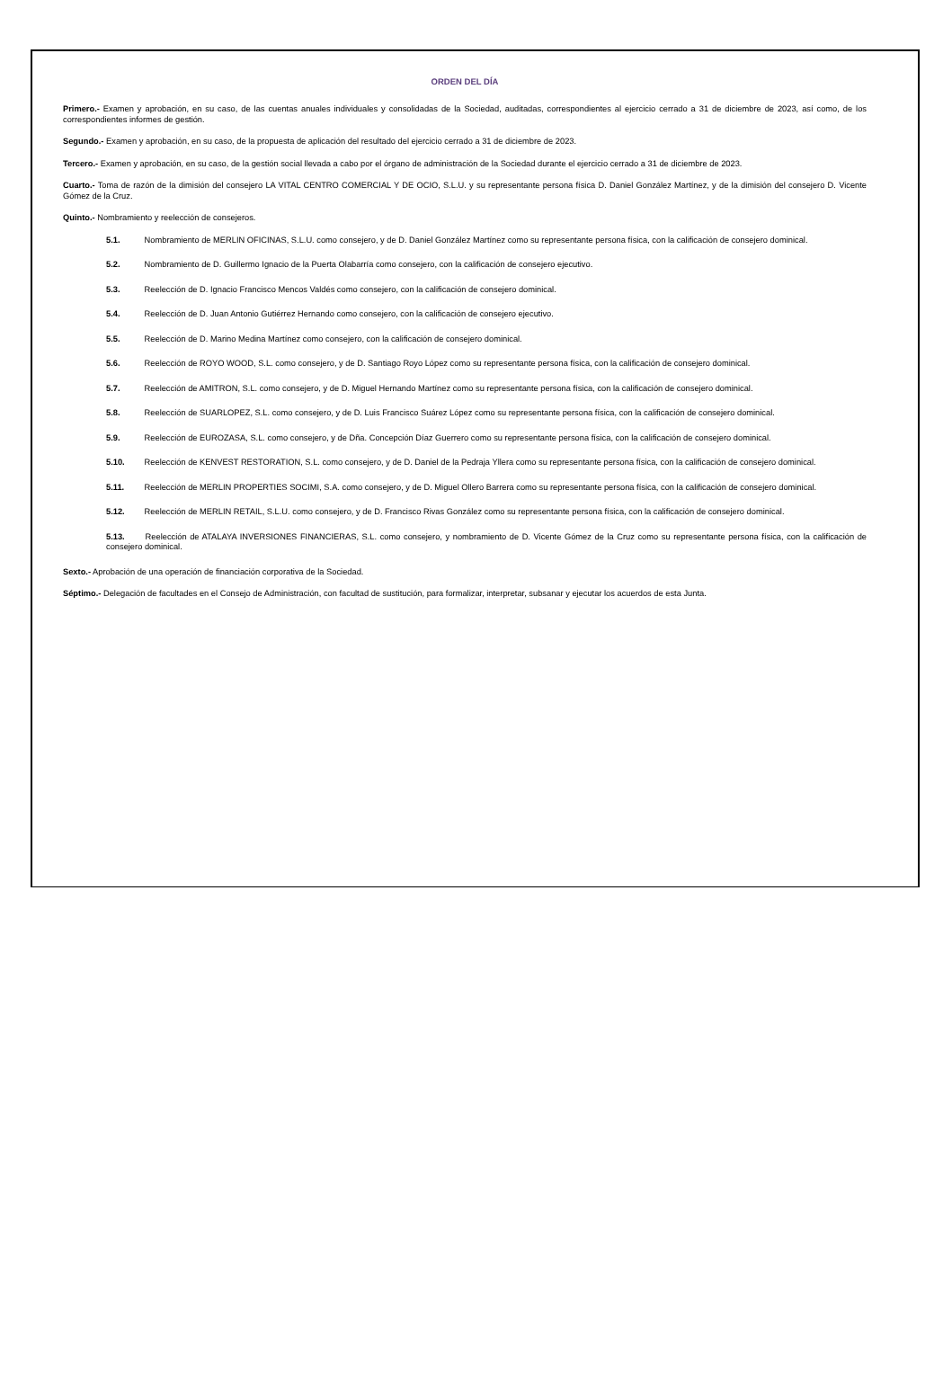ORDEN DEL DÍA
Primero.- Examen y aprobación, en su caso, de las cuentas anuales individuales y consolidadas de la Sociedad, auditadas, correspondientes al ejercicio cerrado a 31 de diciembre de 2023, así como, de los correspondientes informes de gestión.
Segundo.- Examen y aprobación, en su caso, de la propuesta de aplicación del resultado del ejercicio cerrado a 31 de diciembre de 2023.
Tercero.- Examen y aprobación, en su caso, de la gestión social llevada a cabo por el órgano de administración de la Sociedad durante el ejercicio cerrado a 31 de diciembre de 2023.
Cuarto.- Toma de razón de la dimisión del consejero LA VITAL CENTRO COMERCIAL Y DE OCIO, S.L.U. y su representante persona física D. Daniel González Martínez, y de la dimisión del consejero D. Vicente Gómez de la Cruz.
Quinto.- Nombramiento y reelección de consejeros.
5.1. Nombramiento de MERLIN OFICINAS, S.L.U. como consejero, y de D. Daniel González Martínez como su representante persona física, con la calificación de consejero dominical.
5.2. Nombramiento de D. Guillermo Ignacio de la Puerta Olabarría como consejero, con la calificación de consejero ejecutivo.
5.3. Reelección de D. Ignacio Francisco Mencos Valdés como consejero, con la calificación de consejero dominical.
5.4. Reelección de D. Juan Antonio Gutiérrez Hernando como consejero, con la calificación de consejero ejecutivo.
5.5. Reelección de D. Marino Medina Martínez como consejero, con la calificación de consejero dominical.
5.6. Reelección de ROYO WOOD, S.L. como consejero, y de D. Santiago Royo López como su representante persona física, con la calificación de consejero dominical.
5.7. Reelección de AMITRON, S.L. como consejero, y de D. Miguel Hernando Martínez como su representante persona física, con la calificación de consejero dominical.
5.8. Reelección de SUARLOPEZ, S.L. como consejero, y de D. Luis Francisco Suárez López como su representante persona física, con la calificación de consejero dominical.
5.9. Reelección de EUROZASA, S.L. como consejero, y de Dña. Concepción Díaz Guerrero como su representante persona física, con la calificación de consejero dominical.
5.10. Reelección de KENVEST RESTORATION, S.L. como consejero, y de D. Daniel de la Pedraja Yllera como su representante persona física, con la calificación de consejero dominical.
5.11. Reelección de MERLIN PROPERTIES SOCIMI, S.A. como consejero, y de D. Miguel Ollero Barrera como su representante persona física, con la calificación de consejero dominical.
5.12. Reelección de MERLIN RETAIL, S.L.U. como consejero, y de D. Francisco Rivas González como su representante persona física, con la calificación de consejero dominical.
5.13. Reelección de ATALAYA INVERSIONES FINANCIERAS, S.L. como consejero, y nombramiento de D. Vicente Gómez de la Cruz como su representante persona física, con la calificación de consejero dominical.
Sexto.- Aprobación de una operación de financiación corporativa de la Sociedad.
Séptimo.- Delegación de facultades en el Consejo de Administración, con facultad de sustitución, para formalizar, interpretar, subsanar y ejecutar los acuerdos de esta Junta.